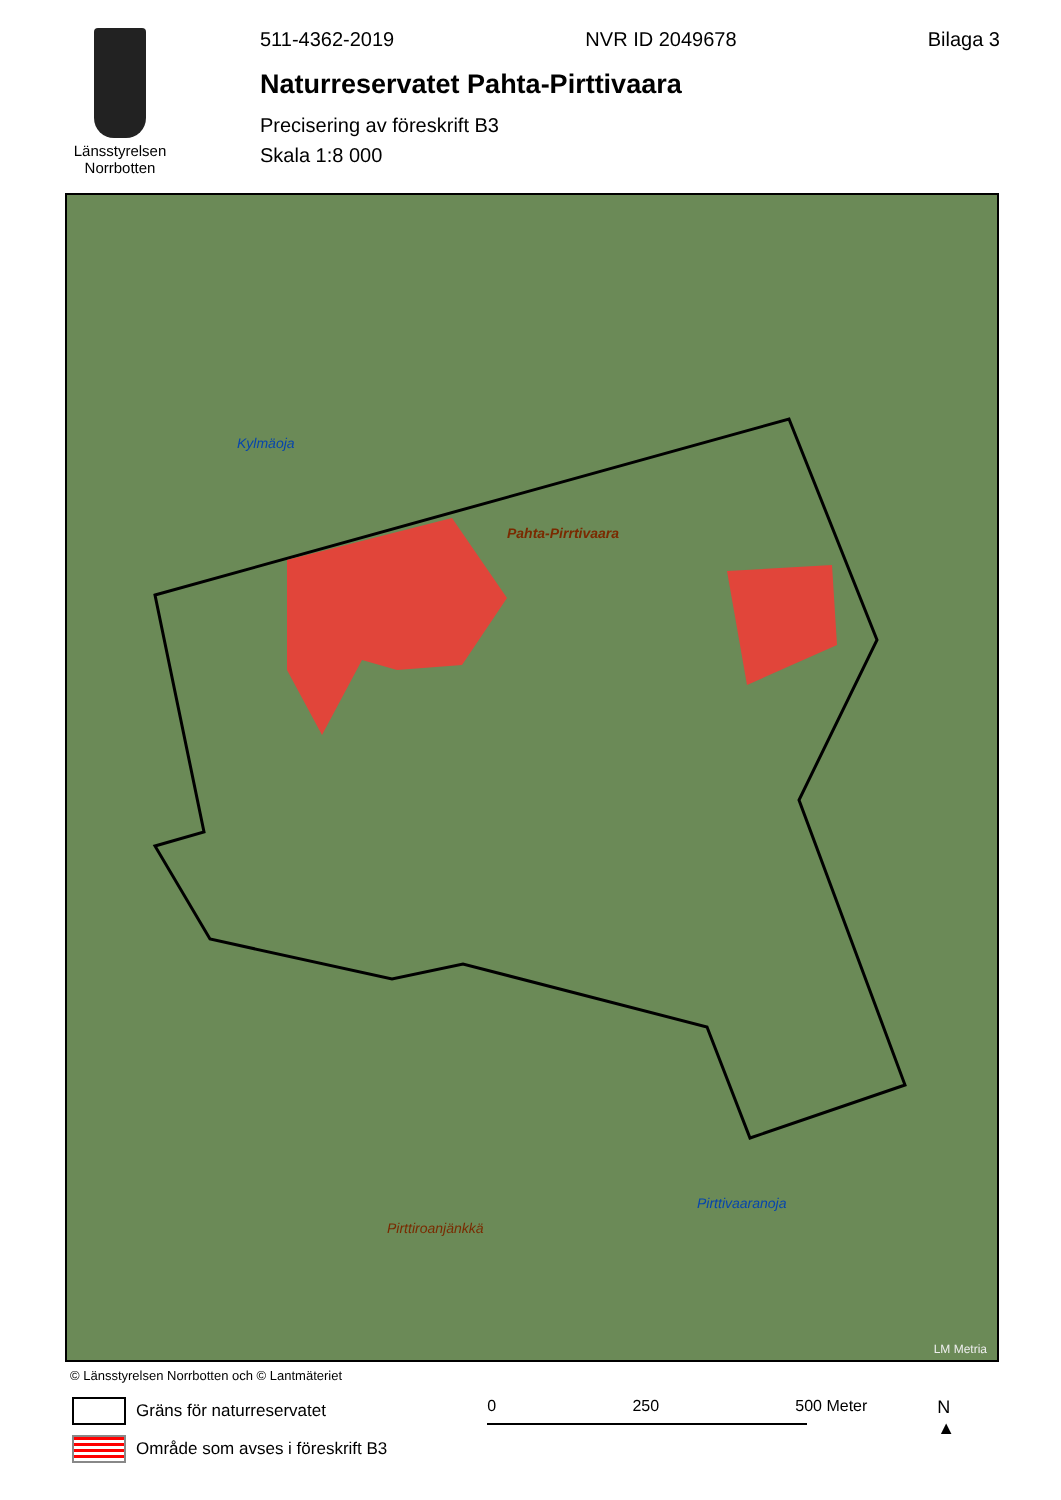Länsstyrelsen
Norrbotten
511-4362-2019 NVR ID 2049678 Bilaga 3
Naturreservatet Pahta-Pirttivaara
Precisering av föreskrift B3
Skala 1:8 000
Pahta-Pirrtivaara
Pirttiroanjänkkä
Kylmäoja
Pirttivaaranoja
LM Metria
© Länsstyrelsen Norrbotten och © Lantmäteriet
Gräns för naturreservatet
Område som avses i föreskrift B3
0 250 500 Meter N
▲